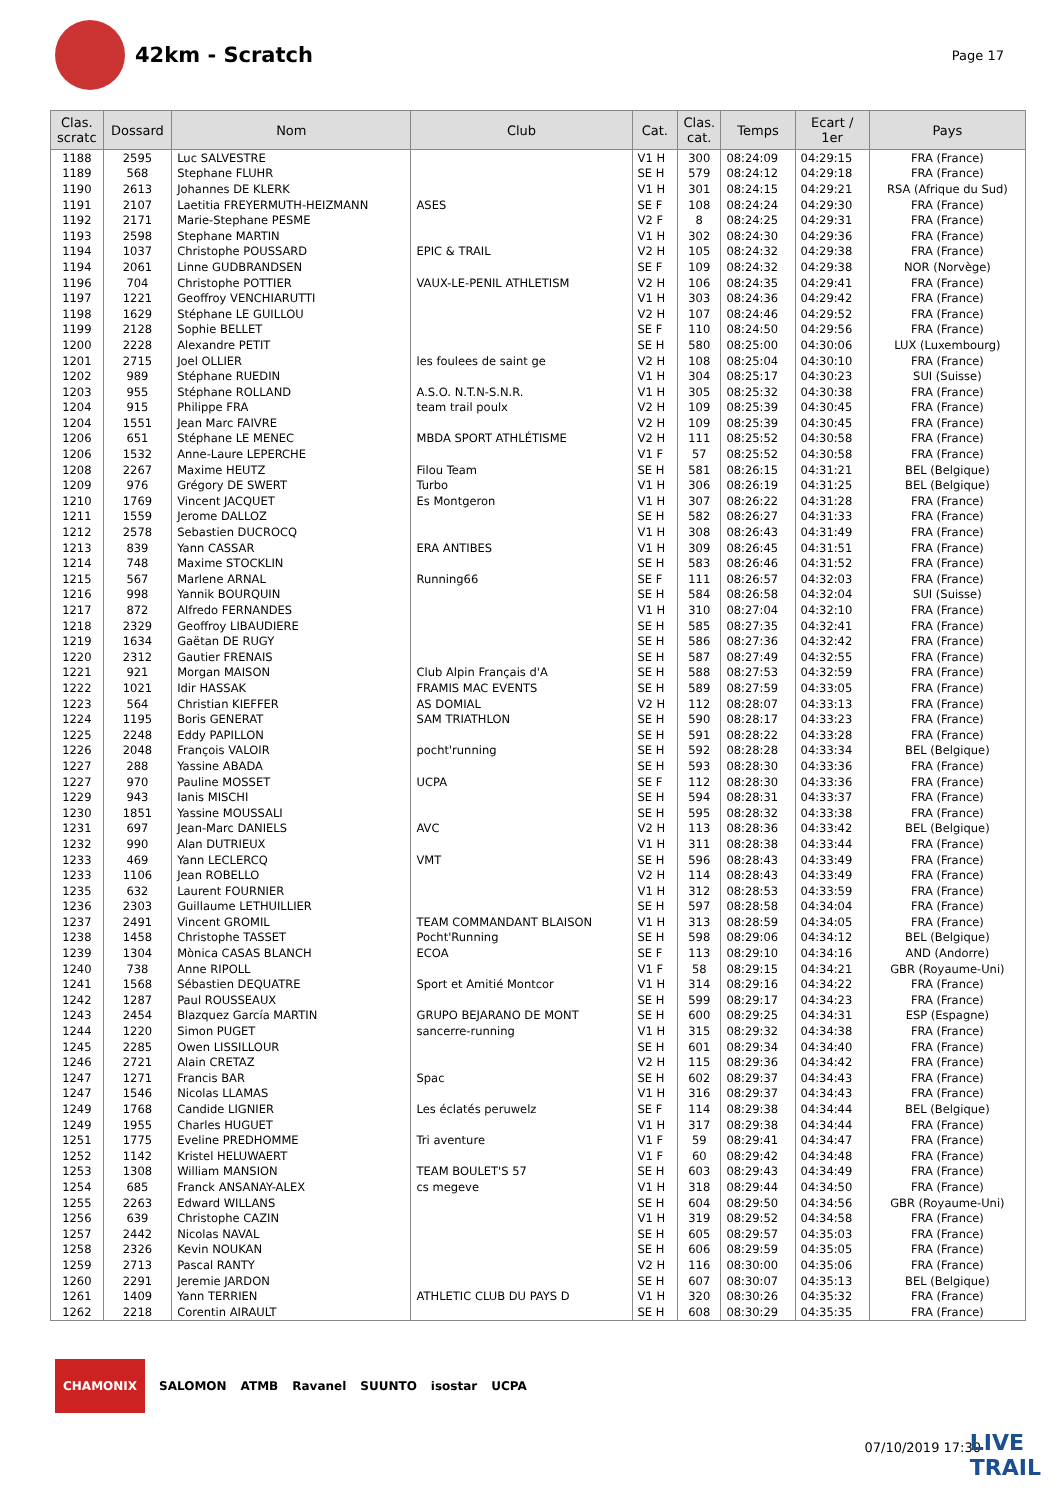42km - Scratch
Page 17
| Clas. scratc | Dossard | Nom | Club | Cat. | Clas. cat. | Temps | Ecart / 1er | Pays |
| --- | --- | --- | --- | --- | --- | --- | --- | --- |
| 1188 | 2595 | Luc SALVESTRE | | V1 H | 300 | 08:24:09 | 04:29:15 | FRA (France) |
| 1189 | 568 | Stephane FLUHR | | SE H | 579 | 08:24:12 | 04:29:18 | FRA (France) |
| 1190 | 2613 | Johannes DE KLERK | | V1 H | 301 | 08:24:15 | 04:29:21 | RSA (Afrique du Sud) |
| 1191 | 2107 | Laetitia FREYERMUTH-HEIZMANN | ASES | SE F | 108 | 08:24:24 | 04:29:30 | FRA (France) |
| 1192 | 2171 | Marie-Stephane PESME | | V2 F | 8 | 08:24:25 | 04:29:31 | FRA (France) |
| 1193 | 2598 | Stephane MARTIN | | V1 H | 302 | 08:24:30 | 04:29:36 | FRA (France) |
| 1194 | 1037 | Christophe POUSSARD | EPIC & TRAIL | V2 H | 105 | 08:24:32 | 04:29:38 | FRA (France) |
| 1194 | 2061 | Linne GUDBRANDSEN | | SE F | 109 | 08:24:32 | 04:29:38 | NOR (Norvège) |
| 1196 | 704 | Christophe POTTIER | VAUX-LE-PENIL ATHLETISM | V2 H | 106 | 08:24:35 | 04:29:41 | FRA (France) |
| 1197 | 1221 | Geoffroy VENCHIARUTTI | | V1 H | 303 | 08:24:36 | 04:29:42 | FRA (France) |
| 1198 | 1629 | Stéphane LE GUILLOU | | V2 H | 107 | 08:24:46 | 04:29:52 | FRA (France) |
| 1199 | 2128 | Sophie BELLET | | SE F | 110 | 08:24:50 | 04:29:56 | FRA (France) |
| 1200 | 2228 | Alexandre PETIT | | SE H | 580 | 08:25:00 | 04:30:06 | LUX (Luxembourg) |
| 1201 | 2715 | Joel OLLIER | les foulees de saint ge | V2 H | 108 | 08:25:04 | 04:30:10 | FRA (France) |
| 1202 | 989 | Stéphane RUEDIN | | V1 H | 304 | 08:25:17 | 04:30:23 | SUI (Suisse) |
| 1203 | 955 | Stéphane ROLLAND | A.S.O. N.T.N-S.N.R. | V1 H | 305 | 08:25:32 | 04:30:38 | FRA (France) |
| 1204 | 915 | Philippe FRA | team trail poulx | V2 H | 109 | 08:25:39 | 04:30:45 | FRA (France) |
| 1204 | 1551 | Jean Marc FAIVRE | | V2 H | 109 | 08:25:39 | 04:30:45 | FRA (France) |
| 1206 | 651 | Stéphane LE MENEC | MBDA SPORT ATHLÉTISME | V2 H | 111 | 08:25:52 | 04:30:58 | FRA (France) |
| 1206 | 1532 | Anne-Laure LEPERCHE | | V1 F | 57 | 08:25:52 | 04:30:58 | FRA (France) |
| 1208 | 2267 | Maxime HEUTZ | Filou Team | SE H | 581 | 08:26:15 | 04:31:21 | BEL (Belgique) |
| 1209 | 976 | Grégory DE SWERT | Turbo | V1 H | 306 | 08:26:19 | 04:31:25 | BEL (Belgique) |
| 1210 | 1769 | Vincent JACQUET | Es Montgeron | V1 H | 307 | 08:26:22 | 04:31:28 | FRA (France) |
| 1211 | 1559 | Jerome DALLOZ | | SE H | 582 | 08:26:27 | 04:31:33 | FRA (France) |
| 1212 | 2578 | Sebastien DUCROCQ | | V1 H | 308 | 08:26:43 | 04:31:49 | FRA (France) |
| 1213 | 839 | Yann CASSAR | ERA ANTIBES | V1 H | 309 | 08:26:45 | 04:31:51 | FRA (France) |
| 1214 | 748 | Maxime STOCKLIN | | SE H | 583 | 08:26:46 | 04:31:52 | FRA (France) |
| 1215 | 567 | Marlene ARNAL | Running66 | SE F | 111 | 08:26:57 | 04:32:03 | FRA (France) |
| 1216 | 998 | Yannik BOURQUIN | | SE H | 584 | 08:26:58 | 04:32:04 | SUI (Suisse) |
| 1217 | 872 | Alfredo FERNANDES | | V1 H | 310 | 08:27:04 | 04:32:10 | FRA (France) |
| 1218 | 2329 | Geoffroy LIBAUDIERE | | SE H | 585 | 08:27:35 | 04:32:41 | FRA (France) |
| 1219 | 1634 | Gaëtan DE RUGY | | SE H | 586 | 08:27:36 | 04:32:42 | FRA (France) |
| 1220 | 2312 | Gautier FRENAIS | | SE H | 587 | 08:27:49 | 04:32:55 | FRA (France) |
| 1221 | 921 | Morgan MAISON | Club Alpin Français d'A | SE H | 588 | 08:27:53 | 04:32:59 | FRA (France) |
| 1222 | 1021 | Idir HASSAK | FRAMIS MAC EVENTS | SE H | 589 | 08:27:59 | 04:33:05 | FRA (France) |
| 1223 | 564 | Christian KIEFFER | AS DOMIAL | V2 H | 112 | 08:28:07 | 04:33:13 | FRA (France) |
| 1224 | 1195 | Boris GENERAT | SAM TRIATHLON | SE H | 590 | 08:28:17 | 04:33:23 | FRA (France) |
| 1225 | 2248 | Eddy PAPILLON | | SE H | 591 | 08:28:22 | 04:33:28 | FRA (France) |
| 1226 | 2048 | François VALOIR | pocht'running | SE H | 592 | 08:28:28 | 04:33:34 | BEL (Belgique) |
| 1227 | 288 | Yassine ABADA | | SE H | 593 | 08:28:30 | 04:33:36 | FRA (France) |
| 1227 | 970 | Pauline MOSSET | UCPA | SE F | 112 | 08:28:30 | 04:33:36 | FRA (France) |
| 1229 | 943 | Ianis MISCHI | | SE H | 594 | 08:28:31 | 04:33:37 | FRA (France) |
| 1230 | 1851 | Yassine MOUSSALI | | SE H | 595 | 08:28:32 | 04:33:38 | FRA (France) |
| 1231 | 697 | Jean-Marc DANIELS | AVC | V2 H | 113 | 08:28:36 | 04:33:42 | BEL (Belgique) |
| 1232 | 990 | Alan DUTRIEUX | | V1 H | 311 | 08:28:38 | 04:33:44 | FRA (France) |
| 1233 | 469 | Yann LECLERCQ | VMT | SE H | 596 | 08:28:43 | 04:33:49 | FRA (France) |
| 1233 | 1106 | Jean ROBELLO | | V2 H | 114 | 08:28:43 | 04:33:49 | FRA (France) |
| 1235 | 632 | Laurent FOURNIER | | V1 H | 312 | 08:28:53 | 04:33:59 | FRA (France) |
| 1236 | 2303 | Guillaume LETHUILLIER | | SE H | 597 | 08:28:58 | 04:34:04 | FRA (France) |
| 1237 | 2491 | Vincent GROMIL | TEAM COMMANDANT BLAISON | V1 H | 313 | 08:28:59 | 04:34:05 | FRA (France) |
| 1238 | 1458 | Christophe TASSET | Pocht'Running | SE H | 598 | 08:29:06 | 04:34:12 | BEL (Belgique) |
| 1239 | 1304 | Mònica CASAS BLANCH | ECOA | SE F | 113 | 08:29:10 | 04:34:16 | AND (Andorre) |
| 1240 | 738 | Anne RIPOLL | | V1 F | 58 | 08:29:15 | 04:34:21 | GBR (Royaume-Uni) |
| 1241 | 1568 | Sébastien DEQUATRE | Sport et Amitié Montcor | V1 H | 314 | 08:29:16 | 04:34:22 | FRA (France) |
| 1242 | 1287 | Paul ROUSSEAUX | | SE H | 599 | 08:29:17 | 04:34:23 | FRA (France) |
| 1243 | 2454 | Blazquez García MARTIN | GRUPO BEJARANO DE MONT | SE H | 600 | 08:29:25 | 04:34:31 | ESP (Espagne) |
| 1244 | 1220 | Simon PUGET | sancerre-running | V1 H | 315 | 08:29:32 | 04:34:38 | FRA (France) |
| 1245 | 2285 | Owen LISSILLOUR | | SE H | 601 | 08:29:34 | 04:34:40 | FRA (France) |
| 1246 | 2721 | Alain CRETAZ | | V2 H | 115 | 08:29:36 | 04:34:42 | FRA (France) |
| 1247 | 1271 | Francis BAR | Spac | SE H | 602 | 08:29:37 | 04:34:43 | FRA (France) |
| 1247 | 1546 | Nicolas LLAMAS | | V1 H | 316 | 08:29:37 | 04:34:43 | FRA (France) |
| 1249 | 1768 | Candide LIGNIER | Les éclatés peruwelz | SE F | 114 | 08:29:38 | 04:34:44 | BEL (Belgique) |
| 1249 | 1955 | Charles HUGUET | | V1 H | 317 | 08:29:38 | 04:34:44 | FRA (France) |
| 1251 | 1775 | Eveline PREDHOMME | Tri aventure | V1 F | 59 | 08:29:41 | 04:34:47 | FRA (France) |
| 1252 | 1142 | Kristel HELUWAERT | | V1 F | 60 | 08:29:42 | 04:34:48 | FRA (France) |
| 1253 | 1308 | William MANSION | TEAM BOULET'S 57 | SE H | 603 | 08:29:43 | 04:34:49 | FRA (France) |
| 1254 | 685 | Franck ANSANAY-ALEX | cs megeve | V1 H | 318 | 08:29:44 | 04:34:50 | FRA (France) |
| 1255 | 2263 | Edward WILLANS | | SE H | 604 | 08:29:50 | 04:34:56 | GBR (Royaume-Uni) |
| 1256 | 639 | Christophe CAZIN | | V1 H | 319 | 08:29:52 | 04:34:58 | FRA (France) |
| 1257 | 2442 | Nicolas NAVAL | | SE H | 605 | 08:29:57 | 04:35:03 | FRA (France) |
| 1258 | 2326 | Kevin NOUKAN | | SE H | 606 | 08:29:59 | 04:35:05 | FRA (France) |
| 1259 | 2713 | Pascal RANTY | | V2 H | 116 | 08:30:00 | 04:35:06 | FRA (France) |
| 1260 | 2291 | Jeremie JARDON | | SE H | 607 | 08:30:07 | 04:35:13 | BEL (Belgique) |
| 1261 | 1409 | Yann TERRIEN | ATHLETIC CLUB DU PAYS D | V1 H | 320 | 08:30:26 | 04:35:32 | FRA (France) |
| 1262 | 2218 | Corentin AIRAULT | | SE H | 608 | 08:30:29 | 04:35:35 | FRA (France) |
CHAMONIX SALOMON ATMB Ravanel SUUNTO isostar UCPA
07/10/2019 17:30
LIVE
TRAIL